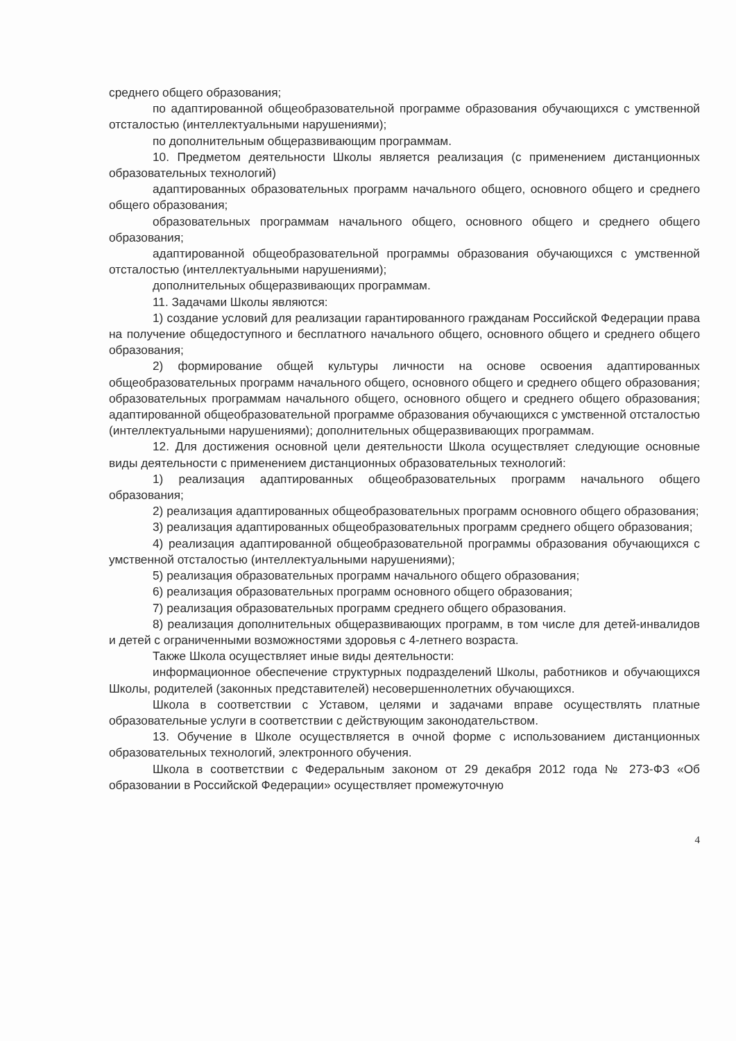среднего общего образования;
по адаптированной общеобразовательной программе образования обучающихся с умственной отсталостью (интеллектуальными нарушениями);
по дополнительным общеразвивающим программам.
10. Предметом деятельности Школы является реализация (с применением дистанционных образовательных технологий)
адаптированных образовательных программ начального общего, основного общего и среднего общего образования;
образовательных программам начального общего, основного общего и среднего общего образования;
адаптированной общеобразовательной программы образования обучающихся с умственной отсталостью (интеллектуальными нарушениями);
дополнительных общеразвивающих программам.
11. Задачами Школы являются:
1) создание условий для реализации гарантированного гражданам Российской Федерации права на получение общедоступного и бесплатного начального общего, основного общего и среднего общего образования;
2) формирование общей культуры личности на основе освоения адаптированных общеобразовательных программ начального общего, основного общего и среднего общего образования; образовательных программам начального общего, основного общего и среднего общего образования; адаптированной общеобразовательной программе образования обучающихся с умственной отсталостью (интеллектуальными нарушениями); дополнительных общеразвивающих программам.
12. Для достижения основной цели деятельности Школа осуществляет следующие основные виды деятельности с применением дистанционных образовательных технологий:
1) реализация адаптированных общеобразовательных программ начального общего образования;
2) реализация адаптированных общеобразовательных программ основного общего образования;
3) реализация адаптированных общеобразовательных программ среднего общего образования;
4) реализация адаптированной общеобразовательной программы образования обучающихся с умственной отсталостью (интеллектуальными нарушениями);
5) реализация образовательных программ начального общего образования;
6) реализация образовательных программ основного общего образования;
7) реализация образовательных программ среднего общего образования.
8) реализация дополнительных общеразвивающих программ, в том числе для детей-инвалидов и детей с ограниченными возможностями здоровья с 4-летнего возраста.
Также Школа осуществляет иные виды деятельности:
информационное обеспечение структурных подразделений Школы, работников и обучающихся Школы, родителей (законных представителей) несовершеннолетних обучающихся.
Школа в соответствии с Уставом, целями и задачами вправе осуществлять платные образовательные услуги в соответствии с действующим законодательством.
13. Обучение в Школе осуществляется в очной форме с использованием дистанционных образовательных технологий, электронного обучения.
Школа в соответствии с Федеральным законом от 29 декабря 2012 года № 273-ФЗ «Об образовании в Российской Федерации» осуществляет промежуточную
4